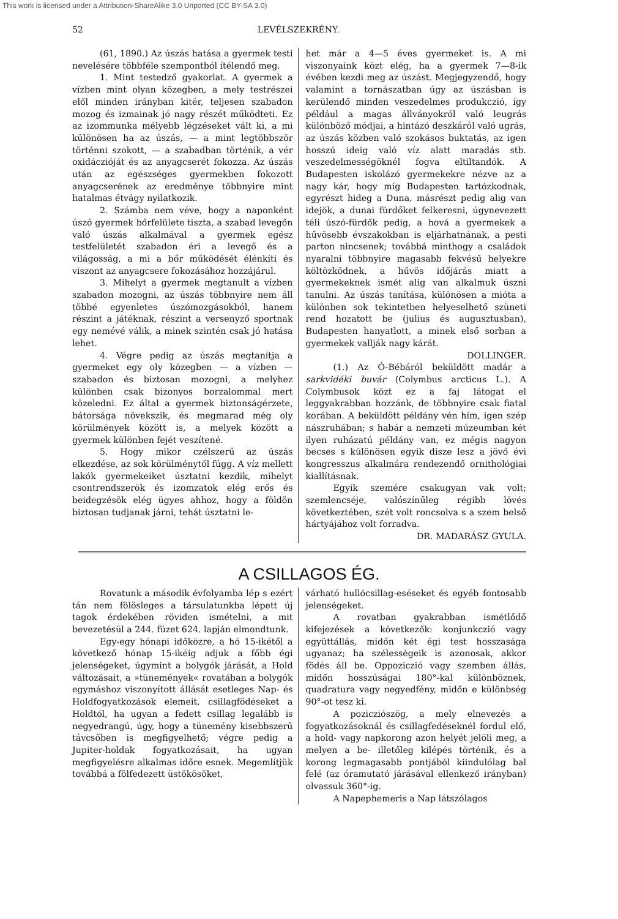This work is licensed under a Attribution-ShareAlike 3.0 Unported (CC BY-SA 3.0)
52 LEVÉLSZEKRÉNY.
(61, 1890.) Az úszás hatása a gyermek testi nevelésére többféle szempontból ítélendő meg.
1. Mint testedző gyakorlat. A gyermek a vízben mint olyan közegben, a mely testrészei elől minden irányban kitér, teljesen szabadon mozog és izmainak jó nagy részét működteti. Ez az izommunka mélyebb légzéseket vált ki, a mi különösen ha az úszás, — a mint legtöbbször történni szokott, — a szabadban történik, a vér oxidáczióját és az anyagcserét fokozza. Az úszás után az egészséges gyermekben fokozott anyagcserének az eredménye többnyire mint hatalmas étvágy nyilatkozik.
2. Számba nem véve, hogy a naponként úszó gyermek bőrfelülete tiszta, a szabad levegőn való úszás alkalmával a gyermek egész testfelületét szabadon éri a levegő és a világosság, a mi a bőr működését élénkíti és viszont az anyagcsere fokozásához hozzájárul.
3. Mihelyt a gyermek megtanult a vízben szabadon mozogni, az úszás többnyire nem áll többé egyenletes úszómozgásokból, hanem részint a játéknak, részint a versenyző sportnak egy nemévé válik, a minek szintén csak jó hatása lehet.
4. Végre pedig az úszás megtanítja a gyermeket egy oly közegben — a vízben — szabadon és biztosan mozogni, a melyhez különben csak bizonyos borzalommal mert közeledni. Ez által a gyermek biztonságérzete, bátorsága növekszik, és megmarad még oly körülmények között is, a melyek között a gyermek különben fejét veszítené.
5. Hogy mikor czélszerű az úszás elkezdése, az sok körülménytől függ. A víz mellett lakók gyermekeiket úsztatni kezdik, mihelyt csontrendszerök és izomzatok elég erős és beidegzésök elég ügyes ahhoz, hogy a földön biztosan tudjanak járni, tehát úsztatni le-
het már a 4—5 éves gyermeket is. A mi viszonyaink közt elég, ha a gyermek 7—8-ik évében kezdi meg az úszást. Megjegyzendő, hogy valamint a tornászatban úgy az úszásban is kerülendő minden veszedelmes produkczió, így például a magas állványokról való leugrás különböző módjai, a hintázó deszkáról való ugrás, az úszás közben való szokásos buktatás, az igen hosszú ideig való víz alatt maradás stb. veszedelmességöknél fogva eltiltandók. A Budapesten iskolázó gyermekekre nézve az a nagy kár, hogy míg Budapesten tartózkodnak, egyrészt hideg a Duna, másrészt pedig alig van idejök, a dunai fürdőket felkeresni, úgynevezett téli úszó-fürdők pedig, a hová a gyermekek a hűvösebb évszakokban is eljárhatnának, a pesti parton nincsenek; továbbá minthogy a családok nyaralni többnyire magasabb fekvésű helyekre költözködnek, a hűvös időjárás miatt a gyermekeknek ismét alig van alkalmuk úszni tanulni. Az úszás tanítása, különösen a mióta a különben sok tekintetben helyeselhető szüneti rend hozatott be (julius és augusztusban), Budapesten hanyatlott, a minek első sorban a gyermekek vallják nagy kárát.
DOLLINGER.
(1.) Az Ó-Bébáról beküldött madár a sarkvidéki buvár (Colymbus arcticus L.). A Colymbusok közt ez a faj látogat el leggyakrabban hozzánk, de többnyire csak fiatal korában. A beküldött példány vén hím, igen szép nászruhában; s habár a nemzeti múzeumban két ilyen ruházatú példány van, ez mégis nagyon becses s különösen egyik disze lesz a jövő évi kongresszus alkalmára rendezendő ornithológiai kiallításnak.
Egyik szemére csakugyan vak volt; szemlencséje, valószínűleg régibb lövés következtében, szét volt roncsolva s a szem belső hártyájához volt forradva.
DR. MADARÁSZ GYULA.
A CSILLAGOS ÉG.
Rovatunk a második évfolyamba lép s ezért tán nem fölösleges a társulatunkba lépett új tagok érdekében röviden ismételni, a mit bevezetésül a 244. füzet 624. lapján elmondtunk.
Egy-egy hónapi időközre, a hó 15-ikétől a következő hónap 15-ikéig adjuk a főbb égi jelenségeket, úgymint a bolygók járását, a Hold változásait, a »tünemények« rovatában a bolygók egymáshoz viszonyított állását esetleges Nap- és Holdfogyatkozások elemeit, csillagfödéseket a Holdtól, ha ugyan a fedett csillag legalább is negyedrangú, úgy, hogy a tünemény kisebbszerű távcsőben is megfigyelhető; végre pedig a Jupiter-holdak fogyatkozásait, ha ugyan megfigyelésre alkalmas időre esnek. Megemlítjük továbbá a fölfedezett üstökösöket,
várható hullócsillag-eséseket és egyéb fontosabb jelenségeket.
A rovatban gyakrabban ismétlődő kifejezések a következők: konjunkczió vagy együttállás, midőn két égi test hosszasága ugyanaz; ha szélességeik is azonosak, akkor födés áll be. Oppoziczió vagy szemben állás, midőn hosszúságai 180°-kal különböznek, quadratura vagy negyedfény, midőn e különbség 90°-ot tesz ki.
A pozicziószög, a mely elnevezés a fogyatkozásoknál és csillagfedéseknél fordul elő, a hold- vagy napkorong azon helyét jelöli meg, a melyen a be- illetőleg kilépés történik, és a korong legmagasabb pontjából kiindulólag bal felé (az óramutató járásával ellenkező irányban) olvassuk 360°-ig.
A Napephemeris a Nap látszólagos